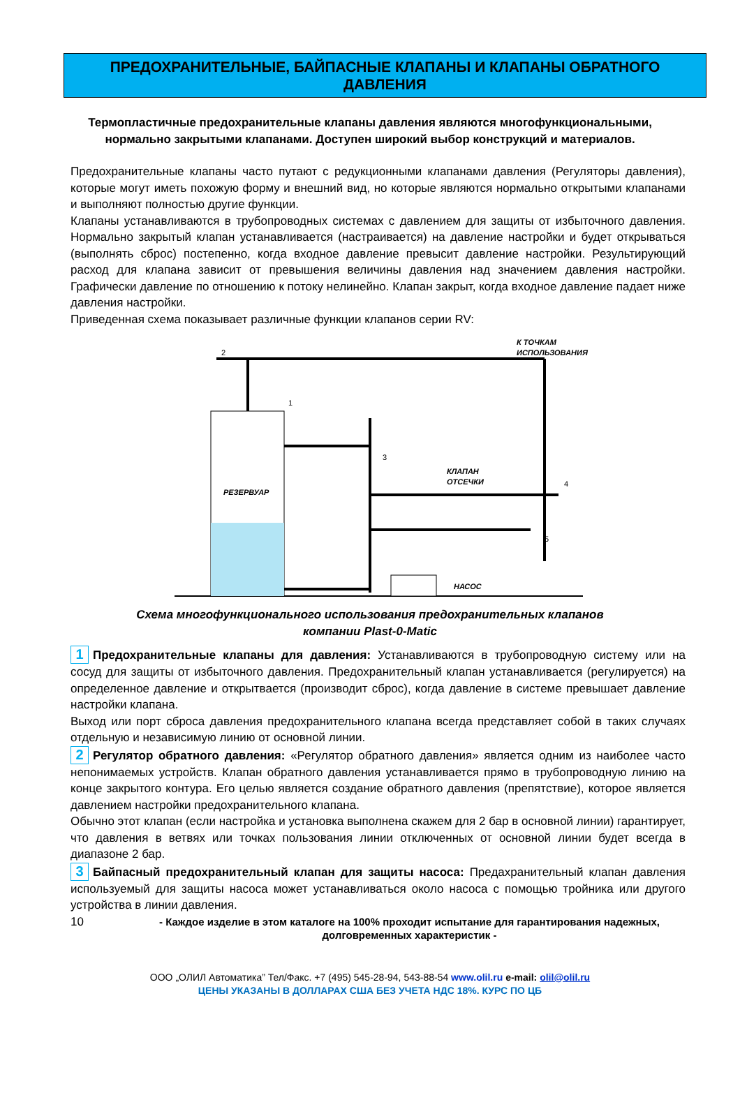ПРЕДОХРАНИТЕЛЬНЫЕ, БАЙПАСНЫЕ КЛАПАНЫ И КЛАПАНЫ ОБРАТНОГО ДАВЛЕНИЯ
Термопластичные предохранительные клапаны давления являются многофункциональными, нормально закрытыми клапанами. Доступен широкий выбор конструкций и материалов.
Предохранительные клапаны часто путают с редукционными клапанами давления (Регуляторы давления), которые могут иметь похожую форму и внешний вид, но которые являются нормально открытыми клапанами и выполняют полностью другие функции.
Клапаны устанавливаются в трубопроводных системах с давлением для защиты от избыточного давления. Нормально закрытый клапан устанавливается (настраивается) на давление настройки и будет открываться (выполнять сброс) постепенно, когда входное давление превысит давление настройки. Результирующий расход для клапана зависит от превышения величины давления над значением давления настройки. Графически давление по отношению к потоку нелинейно. Клапан закрыт, когда входное давление падает ниже давления настройки.
Приведенная схема показывает различные функции клапанов серии RV:
РЕЗЕРВУАР
КЛАПАН
ОТСЕЧКИ
НАСОС
К ТОЧКАМ
ИСПОЛЬЗОВАНИЯ
2
1
3
4
5
Схема многофункционального использования предохранительных клапанов
компании Plast-0-Matic
1 Предохранительные клапаны для давления: Устанавливаются в трубопроводную систему или на сосуд для защиты от избыточного давления. Предохранительный клапан устанавливается (регулируется) на определенное давление и открытвается (производит сброс), когда давление в системе превышает давление настройки клапана.
Выход или порт сброса давления предохранительного клапана всегда представляет собой в таких случаях отдельную и независимую линию от основной линии.
2 Регулятор обратного давления: «Регулятор обратного давления» является одним из наиболее часто непонимаемых устройств. Клапан обратного давления устанавливается прямо в трубопроводную линию на конце закрытого контура. Его целью является создание обратного давления (препятствие), которое является давлением настройки предохранительного клапана.
Обычно этот клапан (если настройка и установка выполнена скажем для 2 бар в основной линии) гарантирует, что давления в ветвях или точках пользования линии отключенных от основной линии будет всегда в диапазоне 2 бар.
3 Байпасный предохранительный клапан для защиты насоса: Предахранительный клапан давления используемый для защиты насоса может устанавливаться около насоса с помощью тройника или другого устройства в линии давления.
10 - Каждое изделие в этом каталоге на 100% проходит испытание для гарантирования надежных, долговременных характеристик -
ООО „ОЛИЛ Автоматика” Тел/Факс. +7 (495) 545-28-94, 543-88-54 www.olil.ru e-mail: olil@olil.ru
ЦЕНЫ УКАЗАНЫ В ДОЛЛАРАХ США БЕЗ УЧЕТА НДС 18%. КУРС ПО ЦБ